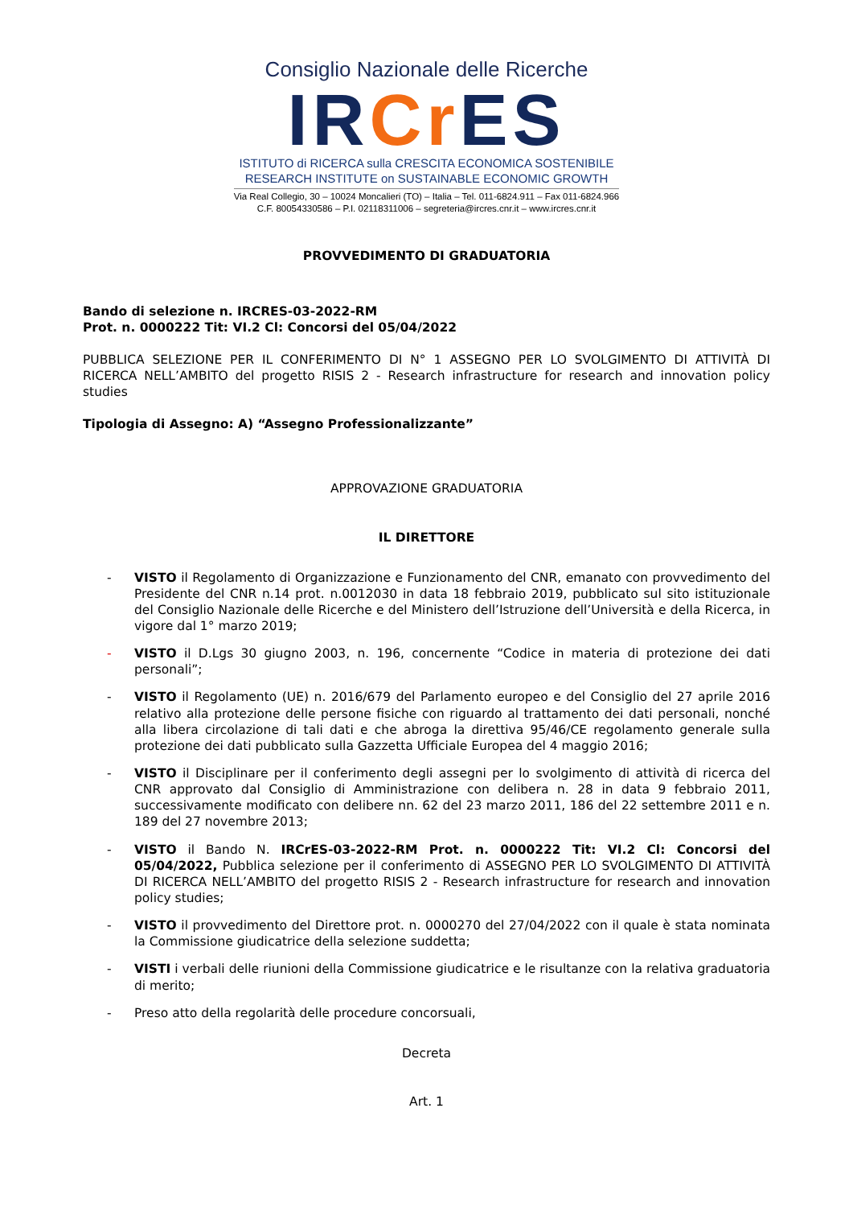Consiglio Nazionale delle Ricerche
IRCr ES
ISTITUTO di RICERCA sulla CRESCITA ECONOMICA SOSTENIBILE
RESEARCH INSTITUTE on SUSTAINABLE ECONOMIC GROWTH
Via Real Collegio, 30 – 10024 Moncalieri (TO) – Italia – Tel. 011-6824.911 – Fax 011-6824.966
C.F. 80054330586 – P.I. 02118311006 – segreteria@ircres.cnr.it – www.ircres.cnr.it
PROVVEDIMENTO DI GRADUATORIA
Bando di selezione n. IRCRES-03-2022-RM
Prot. n. 0000222 Tit: VI.2 Cl: Concorsi del 05/04/2022
PUBBLICA SELEZIONE PER IL CONFERIMENTO DI N° 1 ASSEGNO PER LO SVOLGIMENTO DI ATTIVITÀ DI RICERCA NELL’AMBITO del progetto RISIS 2 - Research infrastructure for research and innovation policy studies
Tipologia di Assegno: A) “Assegno Professionalizzante”
APPROVAZIONE GRADUATORIA
IL DIRETTORE
- VISTO il Regolamento di Organizzazione e Funzionamento del CNR, emanato con provvedimento del Presidente del CNR n.14 prot. n.0012030 in data 18 febbraio 2019, pubblicato sul sito istituzionale del Consiglio Nazionale delle Ricerche e del Ministero dell’Istruzione dell’Università e della Ricerca, in vigore dal 1° marzo 2019;
- VISTO il D.Lgs 30 giugno 2003, n. 196, concernente “Codice in materia di protezione dei dati personali”;
- VISTO il Regolamento (UE) n. 2016/679 del Parlamento europeo e del Consiglio del 27 aprile 2016 relativo alla protezione delle persone fisiche con riguardo al trattamento dei dati personali, nonché alla libera circolazione di tali dati e che abroga la direttiva 95/46/CE regolamento generale sulla protezione dei dati pubblicato sulla Gazzetta Ufficiale Europea del 4 maggio 2016;
- VISTO il Disciplinare per il conferimento degli assegni per lo svolgimento di attività di ricerca del CNR approvato dal Consiglio di Amministrazione con delibera n. 28 in data 9 febbraio 2011, successivamente modificato con delibere nn. 62 del 23 marzo 2011, 186 del 22 settembre 2011 e n. 189 del 27 novembre 2013;
- VISTO il Bando N. IRCrES-03-2022-RM Prot. n. 0000222 Tit: VI.2 Cl: Concorsi del 05/04/2022, Pubblica selezione per il conferimento di ASSEGNO PER LO SVOLGIMENTO DI ATTIVITÀ DI RICERCA NELL’AMBITO del progetto RISIS 2 - Research infrastructure for research and innovation policy studies;
- VISTO il provvedimento del Direttore prot. n. 0000270 del 27/04/2022 con il quale è stata nominata la Commissione giudicatrice della selezione suddetta;
- VISTI i verbali delle riunioni della Commissione giudicatrice e le risultanze con la relativa graduatoria di merito;
- Preso atto della regolarità delle procedure concorsuali,
Decreta
Art. 1